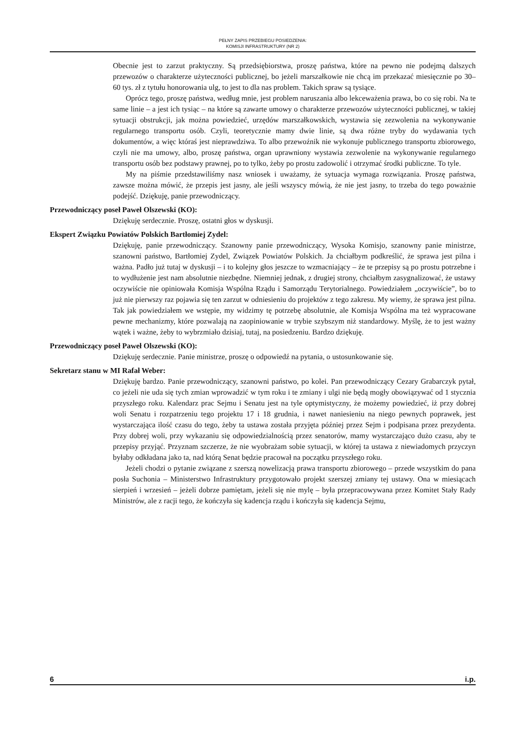PEŁNY ZAPIS PRZEBIEGU POSIEDZENIA:
KOMISJI INFRASTRUKTURY (NR 2)
Obecnie jest to zarzut praktyczny. Są przedsiębiorstwa, proszę państwa, które na pewno nie podejmą dalszych przewozów o charakterze użyteczności publicznej, bo jeżeli marszałkowie nie chcą im przekazać miesięcznie po 30–60 tys. zł z tytułu honorowania ulg, to jest to dla nas problem. Takich spraw są tysiące.
Oprócz tego, proszę państwa, według mnie, jest problem naruszania albo lekceważenia prawa, bo co się robi. Na te same linie – a jest ich tysiąc – na które są zawarte umowy o charakterze przewozów użyteczności publicznej, w takiej sytuacji obstrukcji, jak można powiedzieć, urzędów marszałkowskich, wystawia się zezwolenia na wykonywanie regularnego transportu osób. Czyli, teoretycznie mamy dwie linie, są dwa różne tryby do wydawania tych dokumentów, a więc któraś jest nieprawdziwa. To albo przewoźnik nie wykonuje publicznego transportu zbiorowego, czyli nie ma umowy, albo, proszę państwa, organ uprawniony wystawia zezwolenie na wykonywanie regularnego transportu osób bez podstawy prawnej, po to tylko, żeby po prostu zadowolić i otrzymać środki publiczne. To tyle.
My na piśmie przedstawiliśmy nasz wniosek i uważamy, że sytuacja wymaga rozwiązania. Proszę państwa, zawsze można mówić, że przepis jest jasny, ale jeśli wszyscy mówią, że nie jest jasny, to trzeba do tego poważnie podejść. Dziękuję, panie przewodniczący.
Przewodniczący poseł Paweł Olszewski (KO):
Dziękuję serdecznie. Proszę, ostatni głos w dyskusji.
Ekspert Związku Powiatów Polskich Bartłomiej Zydel:
Dziękuję, panie przewodniczący. Szanowny panie przewodniczący, Wysoka Komisjo, szanowny panie ministrze, szanowni państwo, Bartłomiej Zydel, Związek Powiatów Polskich. Ja chciałbym podkreślić, że sprawa jest pilna i ważna. Padło już tutaj w dyskusji – i to kolejny głos jeszcze to wzmacniający – że te przepisy są po prostu potrzebne i to wydłużenie jest nam absolutnie niezbędne. Niemniej jednak, z drugiej strony, chciałbym zasygnalizować, że ustawy oczywiście nie opiniowała Komisja Wspólna Rządu i Samorządu Terytorialnego. Powiedziałem „oczywiście”, bo to już nie pierwszy raz pojawia się ten zarzut w odniesieniu do projektów z tego zakresu. My wiemy, że sprawa jest pilna. Tak jak powiedziałem we wstępie, my widzimy tę potrzebę absolutnie, ale Komisja Wspólna ma też wypracowane pewne mechanizmy, które pozwalają na zaopiniowanie w trybie szybszym niż standardowy. Myślę, że to jest ważny wątek i ważne, żeby to wybrzmiało dzisiaj, tutaj, na posiedzeniu. Bardzo dziękuję.
Przewodniczący poseł Paweł Olszewski (KO):
Dziękuję serdecznie. Panie ministrze, proszę o odpowiedź na pytania, o ustosunkowanie się.
Sekretarz stanu w MI Rafał Weber:
Dziękuję bardzo. Panie przewodniczący, szanowni państwo, po kolei. Pan przewodniczący Cezary Grabarczyk pytał, co jeżeli nie uda się tych zmian wprowadzić w tym roku i te zmiany i ulgi nie będą mogły obowiązywać od 1 stycznia przyszłego roku. Kalendarz prac Sejmu i Senatu jest na tyle optymistyczny, że możemy powiedzieć, iż przy dobrej woli Senatu i rozpatrzeniu tego projektu 17 i 18 grudnia, i nawet naniesieniu na niego pewnych poprawek, jest wystarczająca ilość czasu do tego, żeby ta ustawa została przyjęta później przez Sejm i podpisana przez prezydenta. Przy dobrej woli, przy wykazaniu się odpowiedzialnością przez senatorów, mamy wystarczająco dużo czasu, aby te przepisy przyjąć. Przyznam szczerze, że nie wyobrażam sobie sytuacji, w której ta ustawa z niewiadomych przyczyn byłaby odkładana jako ta, nad którą Senat będzie pracował na początku przyszłego roku.
Jeżeli chodzi o pytanie związane z szerszą nowelizacją prawa transportu zbiorowego – przede wszystkim do pana posła Suchonia – Ministerstwo Infrastruktury przygotowało projekt szerszej zmiany tej ustawy. Ona w miesiącach sierpień i wrzesień – jeżeli dobrze pamiętam, jeżeli się nie mylę – była przepracowywana przez Komitet Stały Rady Ministrów, ale z racji tego, że kończyła się kadencja rządu i kończyła się kadencja Sejmu,
6 i.p.